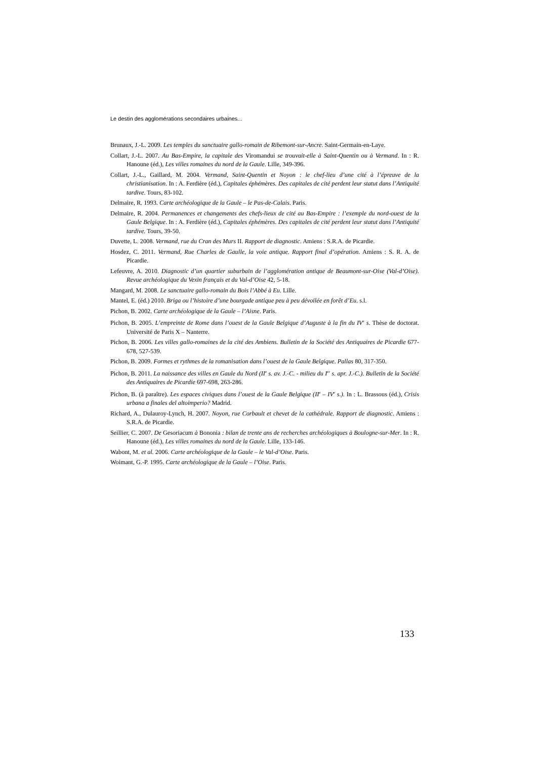Le destin des agglomérations secondaires urbaines...
Brunaux, J.-L. 2009. Les temples du sanctuaire gallo-romain de Ribemont-sur-Ancre. Saint-Germain-en-Laye.
Collart, J.-L. 2007. Au Bas-Empire, la capitale des Viromandui se trouvait-elle à Saint-Quentin ou à Vermand. In : R. Hanoune (éd.), Les villes romaines du nord de la Gaule. Lille, 349-396.
Collart, J.-L., Gaillard, M. 2004. Vermand, Saint-Quentin et Noyon : le chef-lieu d’une cité à l’épreuve de la christianisation. In : A. Ferdière (éd.), Capitales éphémères. Des capitales de cité perdent leur statut dans l’Antiquité tardive. Tours, 83-102.
Delmaire, R. 1993. Carte archéologique de la Gaule – le Pas-de-Calais. Paris.
Delmaire, R. 2004. Permanences et changements des chefs-lieux de cité au Bas-Empire : l’exemple du nord-ouest de la Gaule Belgique. In : A. Ferdière (éd.), Capitales éphémères. Des capitales de cité perdent leur statut dans l’Antiquité tardive. Tours, 39-50.
Duvette, L. 2008. Vermand, rue du Cran des Murs II. Rapport de diagnostic. Amiens : S.R.A. de Picardie.
Hosdez, C. 2011. Vermand, Rue Charles de Gaulle, la voie antique. Rapport final d’opération. Amiens : S. R. A. de Picardie.
Lefeuvre, A. 2010. Diagnostic d’un quartier suburbain de l’agglomération antique de Beaumont-sur-Oise (Val-d’Oise). Revue archéologique du Vexin français et du Val-d’Oise 42, 5-18.
Mangard, M. 2008. Le sanctuaire gallo-romain du Bois l’Abbé à Eu. Lille.
Mantel, E. (éd.) 2010. Briga ou l’histoire d’une bourgade antique peu à peu dévoilée en forêt d’Eu. s.l.
Pichon, B. 2002. Carte archéologique de la Gaule – l’Aisne. Paris.
Pichon, B. 2005. L’empreinte de Rome dans l’ouest de la Gaule Belgique d’Auguste à la fin du IV<sup>e</sup> s. Thèse de doctorat. Université de Paris X – Nanterre.
Pichon, B. 2006. Les villes gallo-romaines de la cité des Ambiens. Bulletin de la Société des Antiquaires de Picardie 677-678, 527-539.
Pichon, B. 2009. Formes et rythmes de la romanisation dans l’ouest de la Gaule Belgique. Pallas 80, 317-350.
Pichon, B. 2011. La naissance des villes en Gaule du Nord (II<sup>e</sup> s. av. J.-C. - milieu du I<sup>er</sup> s. apr. J.-C.). Bulletin de la Société des Antiquaires de Picardie 697-698, 263-286.
Pichon, B. (à paraître). Les espaces civiques dans l’ouest de la Gaule Belgique (II<sup>e</sup> – IV<sup>e</sup> s.). In : L. Brassous (éd.), Crisis urbana a finales del altoimperio? Madrid.
Richard, A., Dulauroy-Lynch, H. 2007. Noyon, rue Corbault et chevet de la cathédrale. Rapport de diagnostic. Amiens : S.R.A. de Picardie.
Seillier, C. 2007. De Gesoriacum à Bononia : bilan de trente ans de recherches archéologiques à Boulogne-sur-Mer. In : R. Hanoune (éd.), Les villes romaines du nord de la Gaule. Lille, 133-146.
Wabont, M. et al. 2006. Carte archéologique de la Gaule – le Val-d’Oise. Paris.
Woimant, G.-P. 1995. Carte archéologique de la Gaule – l’Oise. Paris.
133